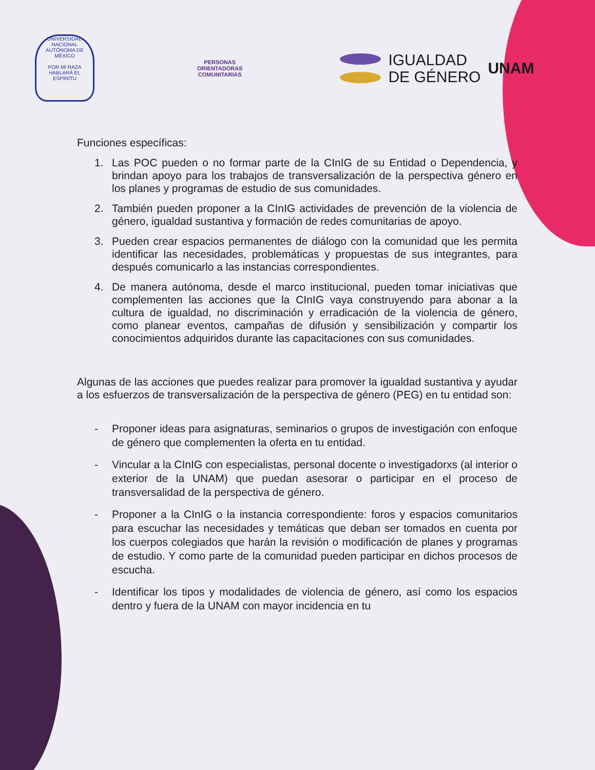UNIVERSIDAD NACIONAL AUTÓNOMA DE MÉXICO
POR MI RAZA HABLARÁ EL ESPÍRITU
PERSONAS
ORIENTADORAS
COMUNITARIAS
IGUALDAD
DE GÉNERO
UNAM
Funciones específicas:
1. Las POC pueden o no formar parte de la CInIG de su Entidad o Dependencia, y brindan apoyo para los trabajos de transversalización de la perspectiva género en los planes y programas de estudio de sus comunidades.
2. También pueden proponer a la CInIG actividades de prevención de la violencia de género, igualdad sustantiva y formación de redes comunitarias de apoyo.
3. Pueden crear espacios permanentes de diálogo con la comunidad que les permita identificar las necesidades, problemáticas y propuestas de sus integrantes, para después comunicarlo a las instancias correspondientes.
4. De manera autónoma, desde el marco institucional, pueden tomar iniciativas que complementen las acciones que la CInIG vaya construyendo para abonar a la cultura de igualdad, no discriminación y erradicación de la violencia de género, como planear eventos, campañas de difusión y sensibilización y compartir los conocimientos adquiridos durante las capacitaciones con sus comunidades.
Algunas de las acciones que puedes realizar para promover la igualdad sustantiva y ayudar a los esfuerzos de transversalización de la perspectiva de género (PEG) en tu entidad son:
- Proponer ideas para asignaturas, seminarios o grupos de investigación con enfoque de género que complementen la oferta en tu entidad.
- Vincular a la CInIG con especialistas, personal docente o investigadorxs (al interior o exterior de la UNAM) que puedan asesorar o participar en el proceso de transversalidad de la perspectiva de género.
- Proponer a la CInIG o la instancia correspondiente: foros y espacios comunitarios para escuchar las necesidades y temáticas que deban ser tomados en cuenta por los cuerpos colegiados que harán la revisión o modificación de planes y programas de estudio. Y como parte de la comunidad pueden participar en dichos procesos de escucha.
- Identificar los tipos y modalidades de violencia de género, así como los espacios dentro y fuera de la UNAM con mayor incidencia en tu